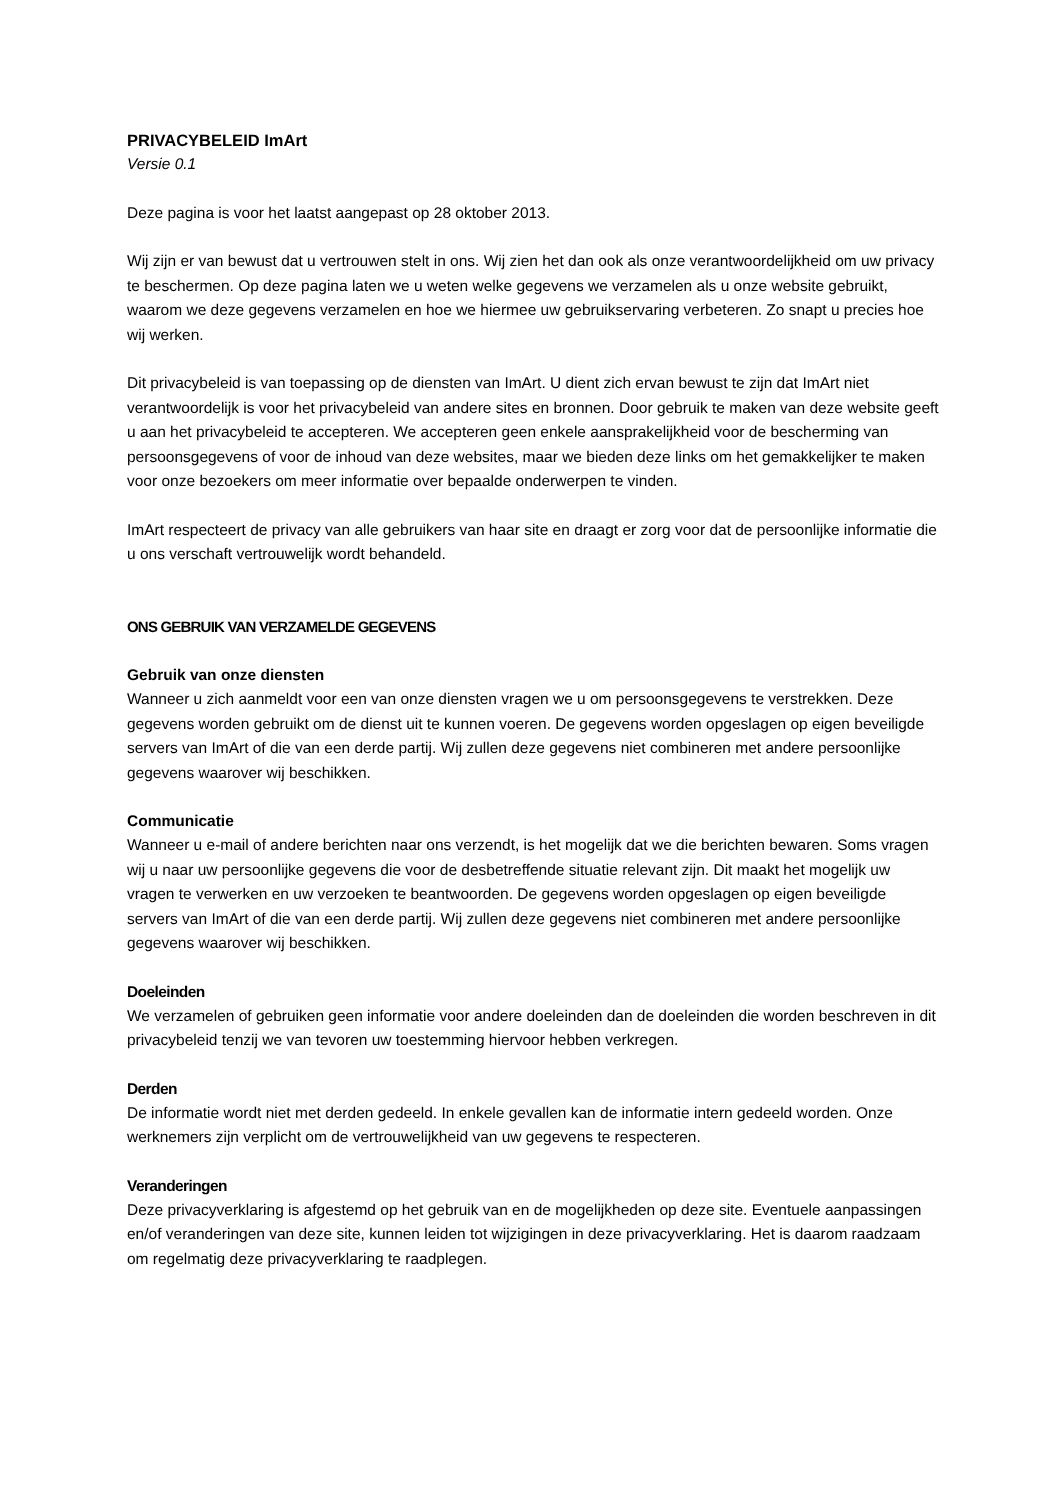PRIVACYBELEID ImArt
Versie 0.1
Deze pagina is voor het laatst aangepast op 28 oktober 2013.
Wij zijn er van bewust dat u vertrouwen stelt in ons. Wij zien het dan ook als onze verantwoordelijkheid om uw privacy te beschermen. Op deze pagina laten we u weten welke gegevens we verzamelen als u onze website gebruikt, waarom we deze gegevens verzamelen en hoe we hiermee uw gebruikservaring verbeteren. Zo snapt u precies hoe wij werken.
Dit privacybeleid is van toepassing op de diensten van ImArt. U dient zich ervan bewust te zijn dat ImArt niet verantwoordelijk is voor het privacybeleid van andere sites en bronnen. Door gebruik te maken van deze website geeft u aan het privacybeleid te accepteren. We accepteren geen enkele aansprakelijkheid voor de bescherming van persoonsgegevens of voor de inhoud van deze websites, maar we bieden deze links om het gemakkelijker te maken voor onze bezoekers om meer informatie over bepaalde onderwerpen te vinden.
ImArt respecteert de privacy van alle gebruikers van haar site en draagt er zorg voor dat de persoonlijke informatie die u ons verschaft vertrouwelijk wordt behandeld.
ONS GEBRUIK VAN VERZAMELDE GEGEVENS
Gebruik van onze diensten
Wanneer u zich aanmeldt voor een van onze diensten vragen we u om persoonsgegevens te verstrekken. Deze gegevens worden gebruikt om de dienst uit te kunnen voeren. De gegevens worden opgeslagen op eigen beveiligde servers van ImArt of die van een derde partij. Wij zullen deze gegevens niet combineren met andere persoonlijke gegevens waarover wij beschikken.
Communicatie
Wanneer u e-mail of andere berichten naar ons verzendt, is het mogelijk dat we die berichten bewaren. Soms vragen wij u naar uw persoonlijke gegevens die voor de desbetreffende situatie relevant zijn. Dit maakt het mogelijk uw vragen te verwerken en uw verzoeken te beantwoorden. De gegevens worden opgeslagen op eigen beveiligde servers van ImArt of die van een derde partij. Wij zullen deze gegevens niet combineren met andere persoonlijke gegevens waarover wij beschikken.
Doeleinden
We verzamelen of gebruiken geen informatie voor andere doeleinden dan de doeleinden die worden beschreven in dit privacybeleid tenzij we van tevoren uw toestemming hiervoor hebben verkregen.
Derden
De informatie wordt niet met derden gedeeld. In enkele gevallen kan de informatie intern gedeeld worden. Onze werknemers zijn verplicht om de vertrouwelijkheid van uw gegevens te respecteren.
Veranderingen
Deze privacyverklaring is afgestemd op het gebruik van en de mogelijkheden op deze site. Eventuele aanpassingen en/of veranderingen van deze site, kunnen leiden tot wijzigingen in deze privacyverklaring. Het is daarom raadzaam om regelmatig deze privacyverklaring te raadplegen.